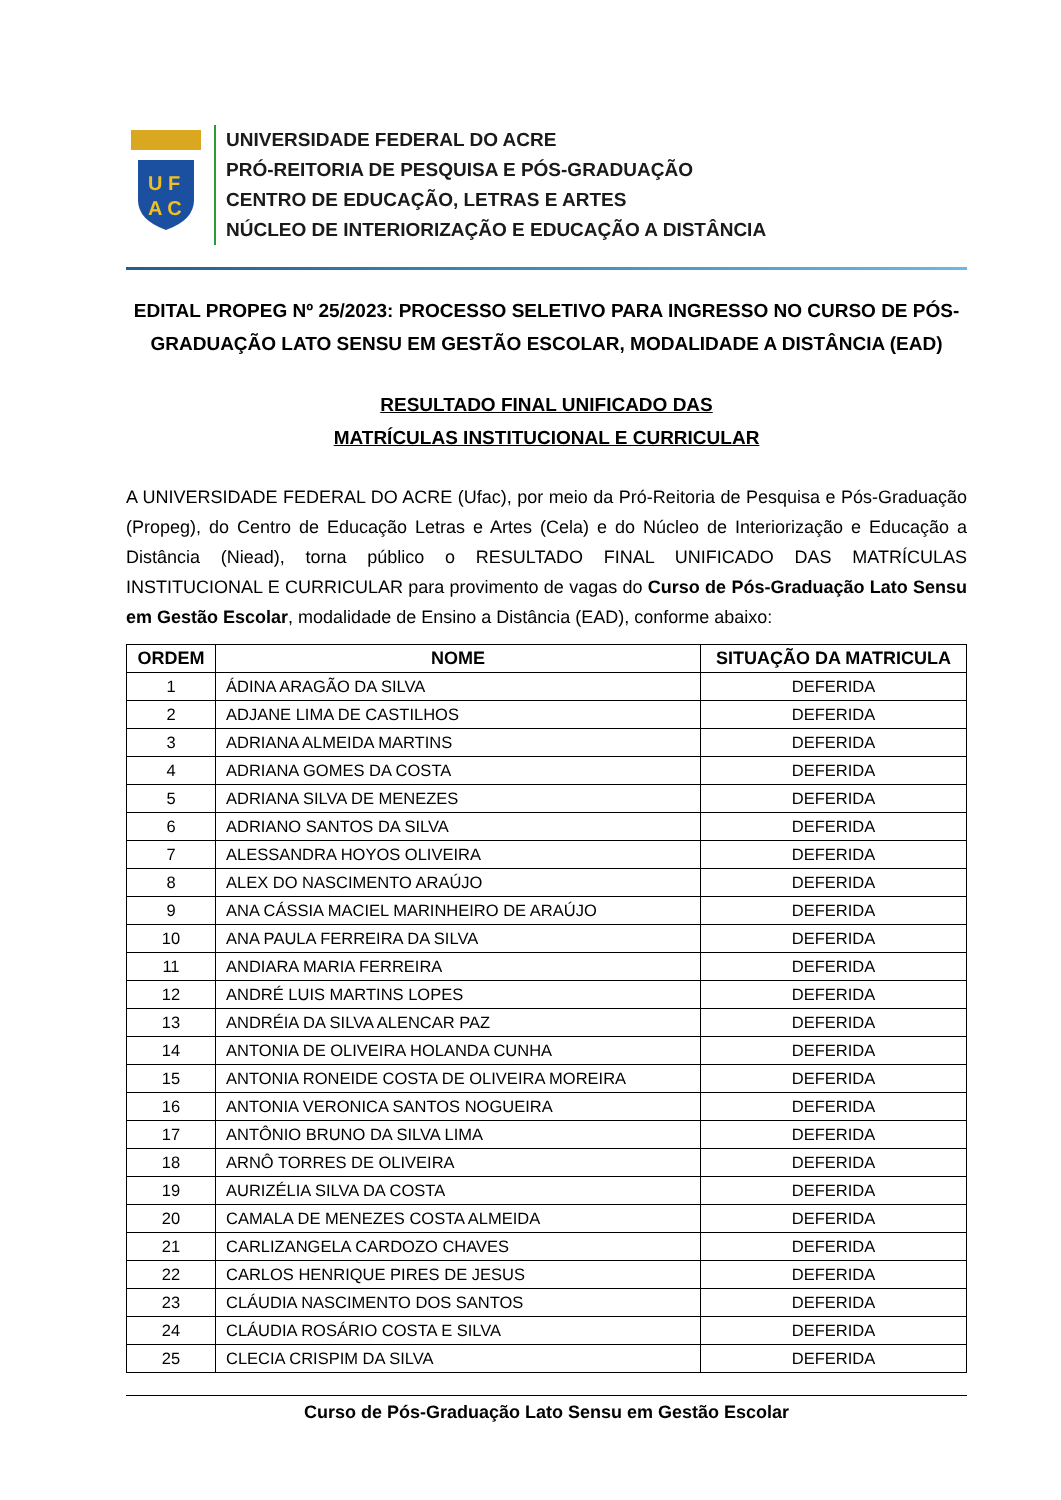U F
A C
UNIVERSIDADE FEDERAL DO ACRE
PRÓ-REITORIA DE PESQUISA E PÓS-GRADUAÇÃO
CENTRO DE EDUCAÇÃO, LETRAS E ARTES
NÚCLEO DE INTERIORIZAÇÃO E EDUCAÇÃO A DISTÂNCIA
EDITAL PROPEG Nº 25/2023: PROCESSO SELETIVO PARA INGRESSO NO CURSO DE PÓS-GRADUAÇÃO LATO SENSU EM GESTÃO ESCOLAR, MODALIDADE A DISTÂNCIA (EAD)
RESULTADO FINAL UNIFICADO DAS
MATRÍCULAS INSTITUCIONAL E CURRICULAR
A UNIVERSIDADE FEDERAL DO ACRE (Ufac), por meio da Pró-Reitoria de Pesquisa e Pós-Graduação (Propeg), do Centro de Educação Letras e Artes (Cela) e do Núcleo de Interiorização e Educação a Distância (Niead), torna público o RESULTADO FINAL UNIFICADO DAS MATRÍCULAS INSTITUCIONAL E CURRICULAR para provimento de vagas do Curso de Pós-Graduação Lato Sensu em Gestão Escolar, modalidade de Ensino a Distância (EAD), conforme abaixo:
| ORDEM | NOME | SITUAÇÃO DA MATRICULA |
| --- | --- | --- |
| 1 | ÁDINA ARAGÃO DA SILVA | DEFERIDA |
| 2 | ADJANE LIMA DE CASTILHOS | DEFERIDA |
| 3 | ADRIANA ALMEIDA MARTINS | DEFERIDA |
| 4 | ADRIANA GOMES DA COSTA | DEFERIDA |
| 5 | ADRIANA SILVA DE MENEZES | DEFERIDA |
| 6 | ADRIANO SANTOS DA SILVA | DEFERIDA |
| 7 | ALESSANDRA HOYOS OLIVEIRA | DEFERIDA |
| 8 | ALEX DO NASCIMENTO ARAÚJO | DEFERIDA |
| 9 | ANA CÁSSIA MACIEL MARINHEIRO DE ARAÚJO | DEFERIDA |
| 10 | ANA PAULA FERREIRA DA SILVA | DEFERIDA |
| 11 | ANDIARA MARIA FERREIRA | DEFERIDA |
| 12 | ANDRÉ LUIS MARTINS LOPES | DEFERIDA |
| 13 | ANDRÉIA DA SILVA ALENCAR PAZ | DEFERIDA |
| 14 | ANTONIA DE OLIVEIRA HOLANDA CUNHA | DEFERIDA |
| 15 | ANTONIA RONEIDE COSTA DE OLIVEIRA MOREIRA | DEFERIDA |
| 16 | ANTONIA VERONICA SANTOS NOGUEIRA | DEFERIDA |
| 17 | ANTÔNIO BRUNO DA SILVA LIMA | DEFERIDA |
| 18 | ARNÔ TORRES DE OLIVEIRA | DEFERIDA |
| 19 | AURIZÉLIA SILVA DA COSTA | DEFERIDA |
| 20 | CAMALA DE MENEZES COSTA ALMEIDA | DEFERIDA |
| 21 | CARLIZANGELA CARDOZO CHAVES | DEFERIDA |
| 22 | CARLOS HENRIQUE PIRES DE JESUS | DEFERIDA |
| 23 | CLÁUDIA NASCIMENTO DOS SANTOS | DEFERIDA |
| 24 | CLÁUDIA ROSÁRIO COSTA E SILVA | DEFERIDA |
| 25 | CLECIA CRISPIM DA SILVA | DEFERIDA |
Curso de Pós-Graduação Lato Sensu em Gestão Escolar